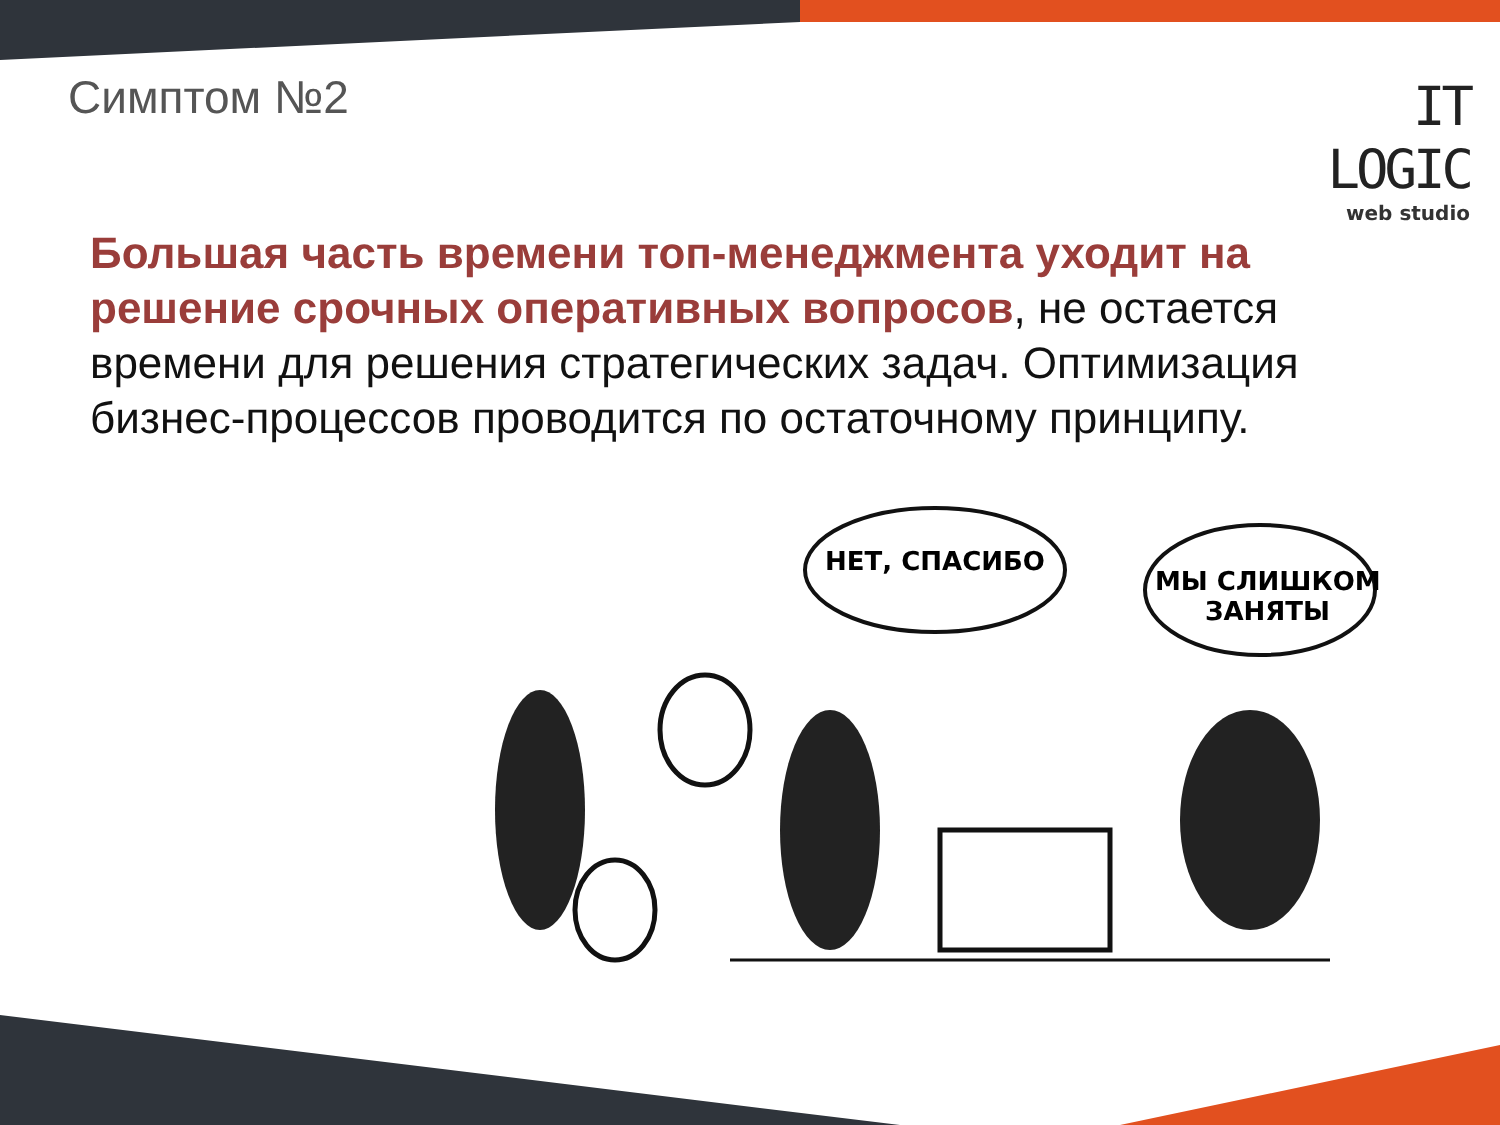Симптом №2
IT LOGIC
web studio
Большая часть времени топ-менеджмента уходит на решение срочных оперативных вопросов, не остается времени для решения стратегических задач. Оптимизация бизнес-процессов проводится по остаточному принципу.
НЕТ, СПАСИБО
МЫ СЛИШКОМ
ЗАНЯТЫ